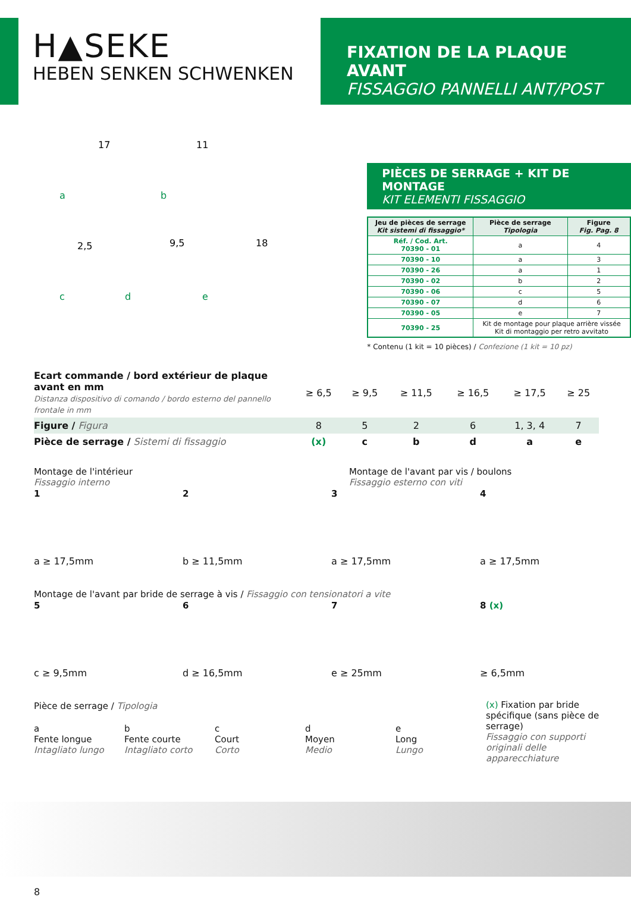H▲SEKE
HEBEN SENKEN SCHWENKEN
FIXATION DE LA PLAQUE AVANT
FISSAGGIO PANNELLI ANT/POST
17
11
2,5
9,5
18
a
b
c
d
e
PIÈCES DE SERRAGE + KIT DE MONTAGE
KIT ELEMENTI FISSAGGIO
| Jeu de pièces de serrage Kit sistemi di fissaggio* | Pièce de serrage Tipologia | Figure Fig. Pag. 8 |
| --- | --- | --- |
| Réf. / Cod. Art. 70390 - 01 | a | 4 |
| 70390 - 10 | a | 3 |
| 70390 - 26 | a | 1 |
| 70390 - 02 | b | 2 |
| 70390 - 06 | c | 5 |
| 70390 - 07 | d | 6 |
| 70390 - 05 | e | 7 |
| 70390 - 25 | Kit de montage pour plaque arrière vissée Kit di montaggio per retro avvitato | |
* Contenu (1 kit = 10 pièces) / Confezione (1 kit = 10 pz)
| Ecart commande / bord extérieur de plaque avant en mm Distanza dispositivo di comando / bordo esterno del pannello frontale in mm | ≥ 6,5 | ≥ 9,5 | ≥ 11,5 | ≥ 16,5 | ≥ 17,5 | ≥ 25 |
| Figure / Figura | 8 | 5 | 2 | 6 | 1, 3, 4 | 7 |
| Pièce de serrage / Sistemi di fissaggio | (x) | c | b | d | a | e |
Montage de l'intérieur
Fissaggio interno
Montage de l'avant par vis / boulons
Fissaggio esterno con viti
1
a ≥ 17,5mm
2
b ≥ 11,5mm
3
a ≥ 17,5mm
4
a ≥ 17,5mm
Montage de l'avant par bride de serrage à vis / Fissaggio con tensionatori a vite
5
c ≥ 9,5mm
6
d ≥ 16,5mm
7
e ≥ 25mm
8 (x)
≥ 6,5mm
Pièce de serrage / Tipologia
a
Fente longue
Intagliato lungo
b
Fente courte
Intagliato corto
c
Court
Corto
d
Moyen
Medio
e
Long
Lungo
(x) Fixation par bride spécifique (sans pièce de serrage)
Fissaggio con supporti originali delle apparecchiature
8